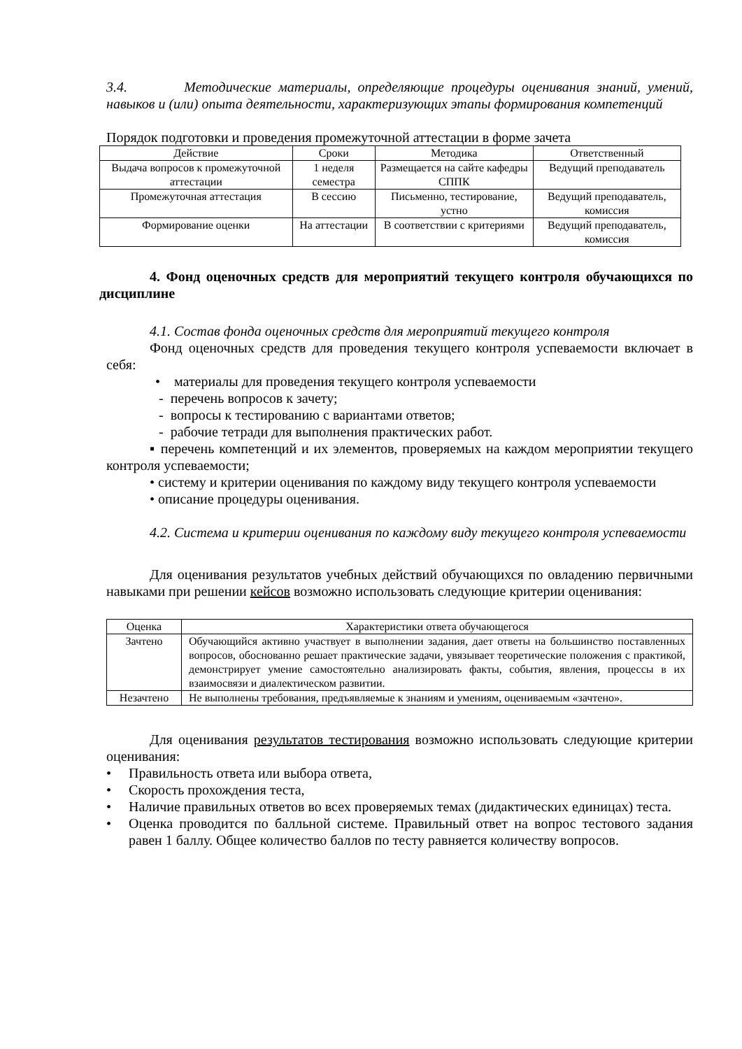3.4. Методические материалы, определяющие процедуры оценивания знаний, умений, навыков и (или) опыта деятельности, характеризующих этапы формирования компетенций
Порядок подготовки и проведения промежуточной аттестации в форме зачета
| Действие | Сроки | Методика | Ответственный |
| --- | --- | --- | --- |
| Выдача вопросов к промежуточной аттестации | 1 неделя семестра | Размещается на сайте кафедры СППК | Ведущий преподаватель |
| Промежуточная аттестация | В сессию | Письменно, тестирование, устно | Ведущий преподаватель, комиссия |
| Формирование оценки | На аттестации | В соответствии с критериями | Ведущий преподаватель, комиссия |
4. Фонд оценочных средств для мероприятий текущего контроля обучающихся по дисциплине
4.1. Состав фонда оценочных средств для мероприятий текущего контроля
Фонд оценочных средств для проведения текущего контроля успеваемости включает в себя:
• материалы для проведения текущего контроля успеваемости
- перечень вопросов к зачету;
- вопросы к тестированию с вариантами ответов;
- рабочие тетради для выполнения практических работ.
▪ перечень компетенций и их элементов, проверяемых на каждом мероприятии текущего контроля успеваемости;
• систему и критерии оценивания по каждому виду текущего контроля успеваемости
• описание процедуры оценивания.
4.2. Система и критерии оценивания по каждому виду текущего контроля успеваемости
Для оценивания результатов учебных действий обучающихся по овладению первичными навыками при решении кейсов возможно использовать следующие критерии оценивания:
| Оценка | Характеристики ответа обучающегося |
| --- | --- |
| Зачтено | Обучающийся активно участвует в выполнении задания, дает ответы на большинство поставленных вопросов, обоснованно решает практические задачи, увязывает теоретические положения с практикой, демонстрирует умение самостоятельно анализировать факты, события, явления, процессы в их взаимосвязи и диалектическом развитии. |
| Незачтено | Не выполнены требования, предъявляемые к знаниям и умениям, оцениваемым «зачтено». |
Для оценивания результатов тестирования возможно использовать следующие критерии оценивания:
• Правильность ответа или выбора ответа,
• Скорость прохождения теста,
• Наличие правильных ответов во всех проверяемых темах (дидактических единицах) теста.
• Оценка проводится по балльной системе. Правильный ответ на вопрос тестового задания равен 1 баллу. Общее количество баллов по тесту равняется количеству вопросов.